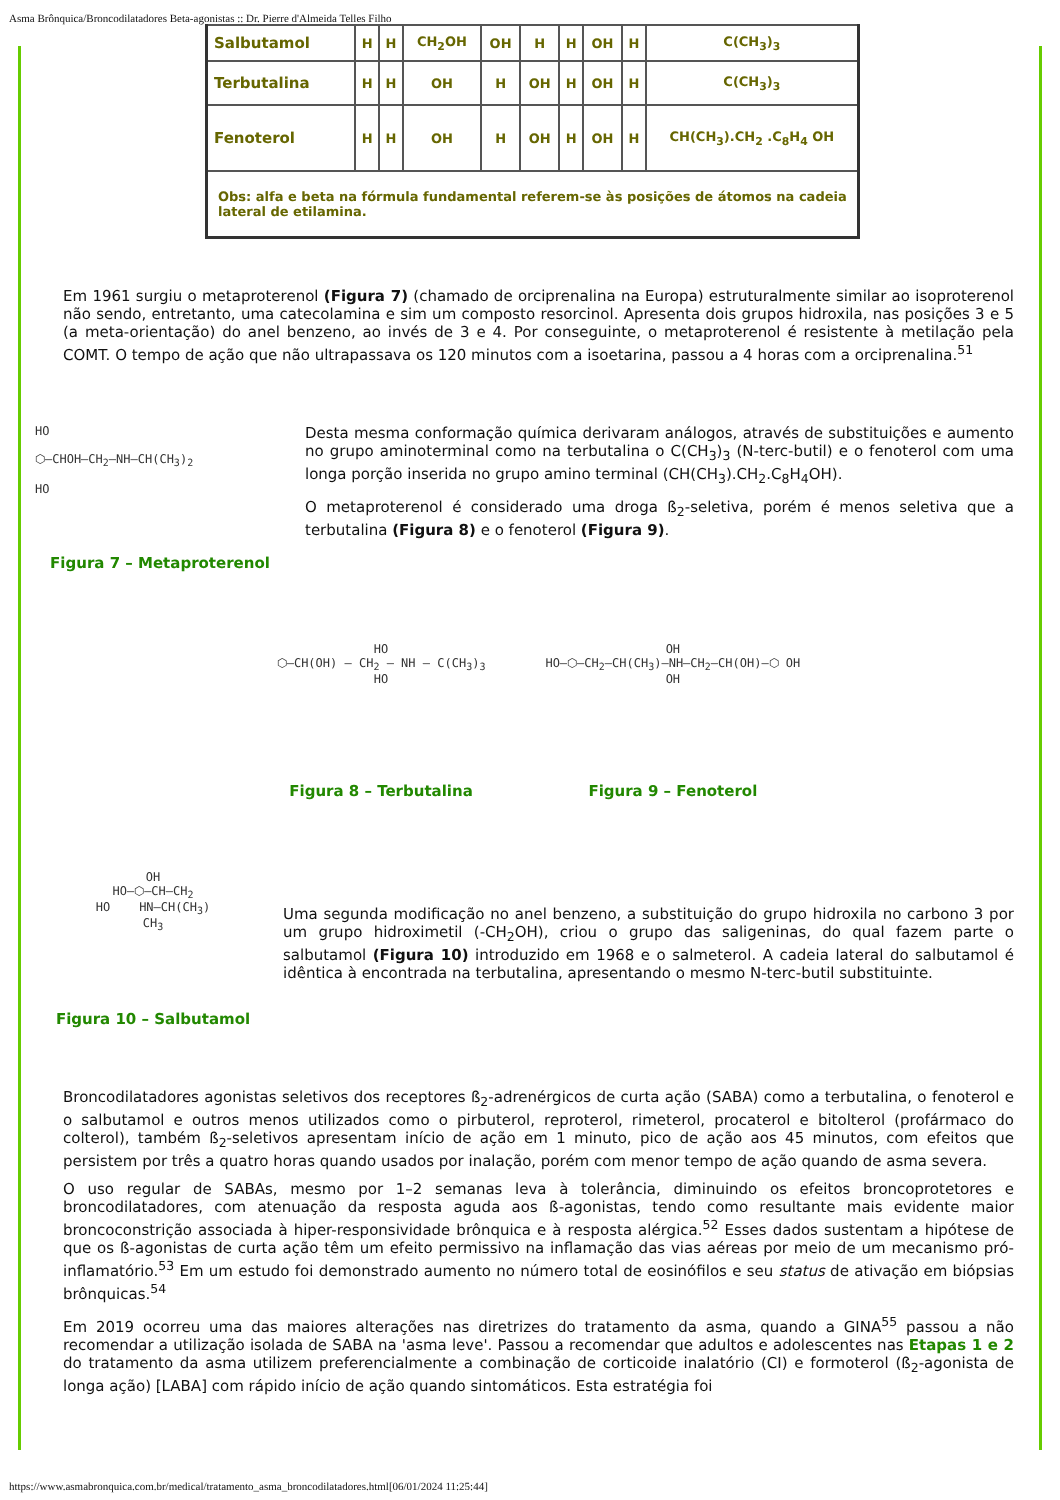Asma Brônquica/Broncodilatadores Beta-agonistas :: Dr. Pierre d'Almeida Telles Filho
| Salbutamol | H | H | CH<sub>2</sub>OH | OH | H | H | OH | H | C(CH<sub>3</sub>)<sub>3</sub> |
| Terbutalina | H | H | OH | H | OH | H | OH | H | C(CH<sub>3</sub>)<sub>3</sub> |
| Fenoterol | H | H | OH | H | OH | H | OH | H | CH(CH<sub>3</sub>).CH<sub>2</sub> .C<sub>8</sub>H<sub>4</sub> OH |
| Obs: alfa e beta na fórmula fundamental referem-se às posições de átomos na cadeia lateral de etilamina. | | | | | | | | | |
Em 1961 surgiu o metaproterenol (Figura 7) (chamado de orciprenalina na Europa) estruturalmente similar ao isoproterenol não sendo, entretanto, uma catecolamina e sim um composto resorcinol. Apresenta dois grupos hidroxila, nas posições 3 e 5 (a meta-orientação) do anel benzeno, ao invés de 3 e 4. Por conseguinte, o metaproterenol é resistente à metilação pela COMT. O tempo de ação que não ultrapassava os 120 minutos com a isoetarina, passou a 4 horas com a orciprenalina.<sup>51</sup>
HO
⬡—CHOH–CH<sub>2</sub>–NH–CH(CH<sub>3</sub>)<sub>2</sub>
HO
Figura 7 – Metaproterenol
Desta mesma conformação química derivaram análogos, através de substituições e aumento no grupo aminoterminal como na terbutalina o C(CH<sub>3</sub>)<sub>3</sub> (N-terc-butil) e o fenoterol com uma longa porção inserida no grupo amino terminal (CH(CH<sub>3</sub>).CH<sub>2</sub>.C<sub>8</sub>H<sub>4</sub>OH).
O metaproterenol é considerado uma droga ß<sub>2</sub>-seletiva, porém é menos seletiva que a terbutalina (Figura 8) e o fenoterol (Figura 9).
HO
⬡—CH(OH) – CH<sub>2</sub> – NH – C(CH<sub>3</sub>)<sub>3</sub>
HO
Figura 8 – Terbutalina
OH
HO—⬡—CH<sub>2</sub>–CH(CH<sub>3</sub>)–NH–CH<sub>2</sub>–CH(OH)—⬡ OH
OH
Figura 9 – Fenoterol
OH
HO—⬡—CH—CH<sub>2</sub>
HO HN—CH(CH<sub>3</sub>)
CH<sub>3</sub>
Figura 10 – Salbutamol
Uma segunda modificação no anel benzeno, a substituição do grupo hidroxila no carbono 3 por um grupo hidroximetil (-CH<sub>2</sub>OH), criou o grupo das saligeninas, do qual fazem parte o salbutamol (Figura 10) introduzido em 1968 e o salmeterol. A cadeia lateral do salbutamol é idêntica à encontrada na terbutalina, apresentando o mesmo N-terc-butil substituinte.
Broncodilatadores agonistas seletivos dos receptores ß<sub>2</sub>-adrenérgicos de curta ação (SABA) como a terbutalina, o fenoterol e o salbutamol e outros menos utilizados como o pirbuterol, reproterol, rimeterol, procaterol e bitolterol (profármaco do colterol), também ß<sub>2</sub>-seletivos apresentam início de ação em 1 minuto, pico de ação aos 45 minutos, com efeitos que persistem por três a quatro horas quando usados por inalação, porém com menor tempo de ação quando de asma severa.
O uso regular de SABAs, mesmo por 1–2 semanas leva à tolerância, diminuindo os efeitos broncoprotetores e broncodilatadores, com atenuação da resposta aguda aos ß-agonistas, tendo como resultante mais evidente maior broncoconstrição associada à hiper-responsividade brônquica e à resposta alérgica.<sup>52</sup> Esses dados sustentam a hipótese de que os ß-agonistas de curta ação têm um efeito permissivo na inflamação das vias aéreas por meio de um mecanismo pró-inflamatório.<sup>53</sup> Em um estudo foi demonstrado aumento no número total de eosinófilos e seu status de ativação em biópsias brônquicas.<sup>54</sup>
Em 2019 ocorreu uma das maiores alterações nas diretrizes do tratamento da asma, quando a GINA<sup>55</sup> passou a não recomendar a utilização isolada de SABA na 'asma leve'. Passou a recomendar que adultos e adolescentes nas Etapas 1 e 2 do tratamento da asma utilizem preferencialmente a combinação de corticoide inalatório (CI) e formoterol (ß<sub>2</sub>-agonista de longa ação) [LABA] com rápido início de ação quando sintomáticos. Esta estratégia foi
https://www.asmabronquica.com.br/medical/tratamento_asma_broncodilatadores.html[06/01/2024 11:25:44]